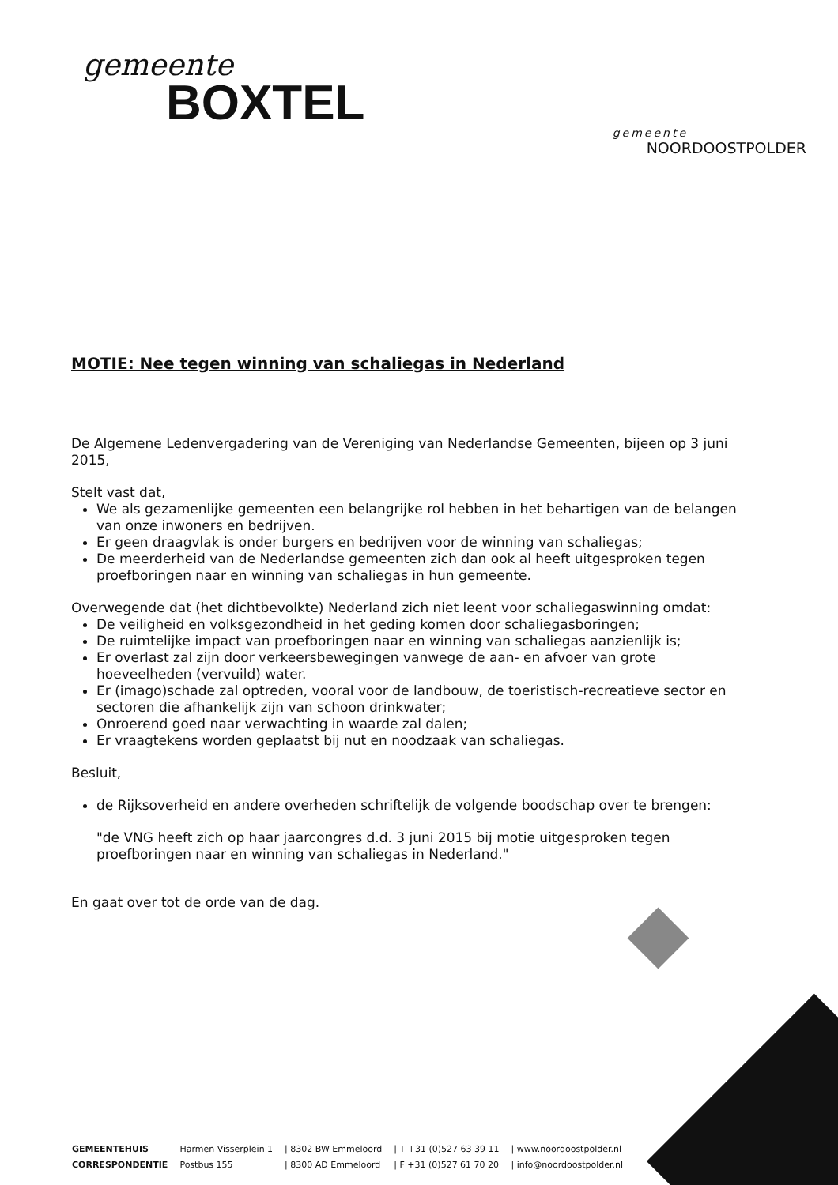gemeente
BOXTEL
gemeente
NOORDOOSTPOLDER
MOTIE: Nee tegen winning van schaliegas in Nederland
De Algemene Ledenvergadering van de Vereniging van Nederlandse Gemeenten, bijeen op 3 juni 2015,
Stelt vast dat,
We als gezamenlijke gemeenten een belangrijke rol hebben in het behartigen van de belangen van onze inwoners en bedrijven.
Er geen draagvlak is onder burgers en bedrijven voor de winning van schaliegas;
De meerderheid van de Nederlandse gemeenten zich dan ook al heeft uitgesproken tegen proefboringen naar en winning van schaliegas in hun gemeente.
Overwegende dat (het dichtbevolkte) Nederland zich niet leent voor schaliegaswinning omdat:
De veiligheid en volksgezondheid in het geding komen door schaliegasboringen;
De ruimtelijke impact van proefboringen naar en winning van schaliegas aanzienlijk is;
Er overlast zal zijn door verkeersbewegingen vanwege de aan- en afvoer van grote hoeveelheden (vervuild) water.
Er (imago)schade zal optreden, vooral voor de landbouw, de toeristisch-recreatieve sector en sectoren die afhankelijk zijn van schoon drinkwater;
Onroerend goed naar verwachting in waarde zal dalen;
Er vraagtekens worden geplaatst bij nut en noodzaak van schaliegas.
Besluit,
de Rijksoverheid en andere overheden schriftelijk de volgende boodschap over te brengen:
"de VNG heeft zich op haar jaarcongres d.d. 3 juni 2015 bij motie uitgesproken tegen proefboringen naar en winning van schaliegas in Nederland."
En gaat over tot de orde van de dag.
| GEMEENTEHUIS | Harmen Visserplein 1 | / 8302 BW Emmeloord | / T +31 (0)527 63 39 11 | / www.noordoostpolder.nl |
| CORRESPONDENTIE | Postbus 155 | / 8300 AD Emmeloord | / F +31 (0)527 61 70 20 | / info@noordoostpolder.nl |